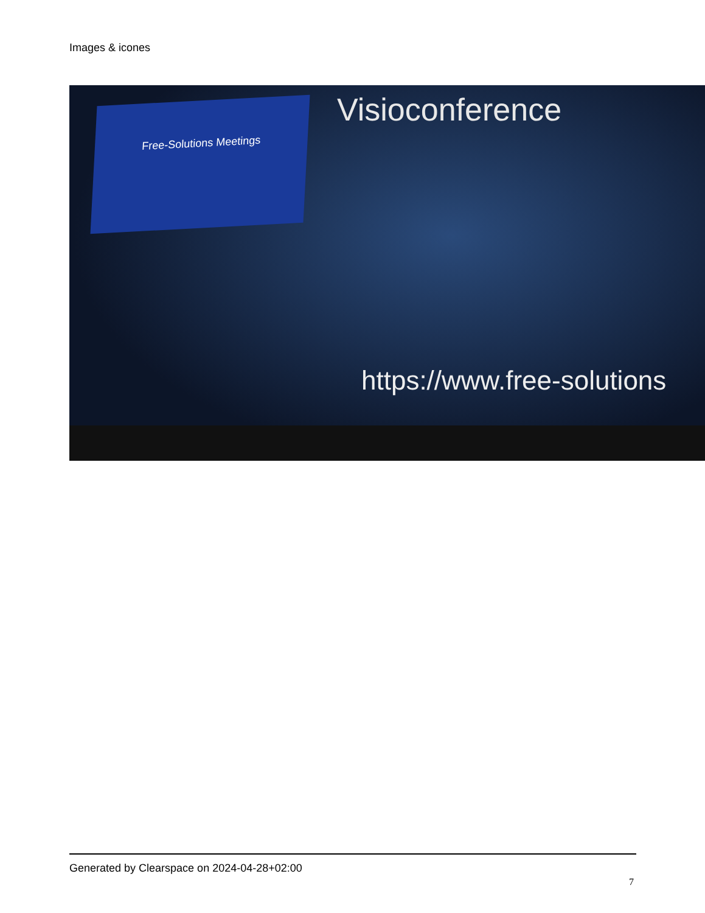Images & icones
Free-Solutions Meetings Visioconference
https://www.free-solutions
Generated by Clearspace on 2024-04-28+02:00
7